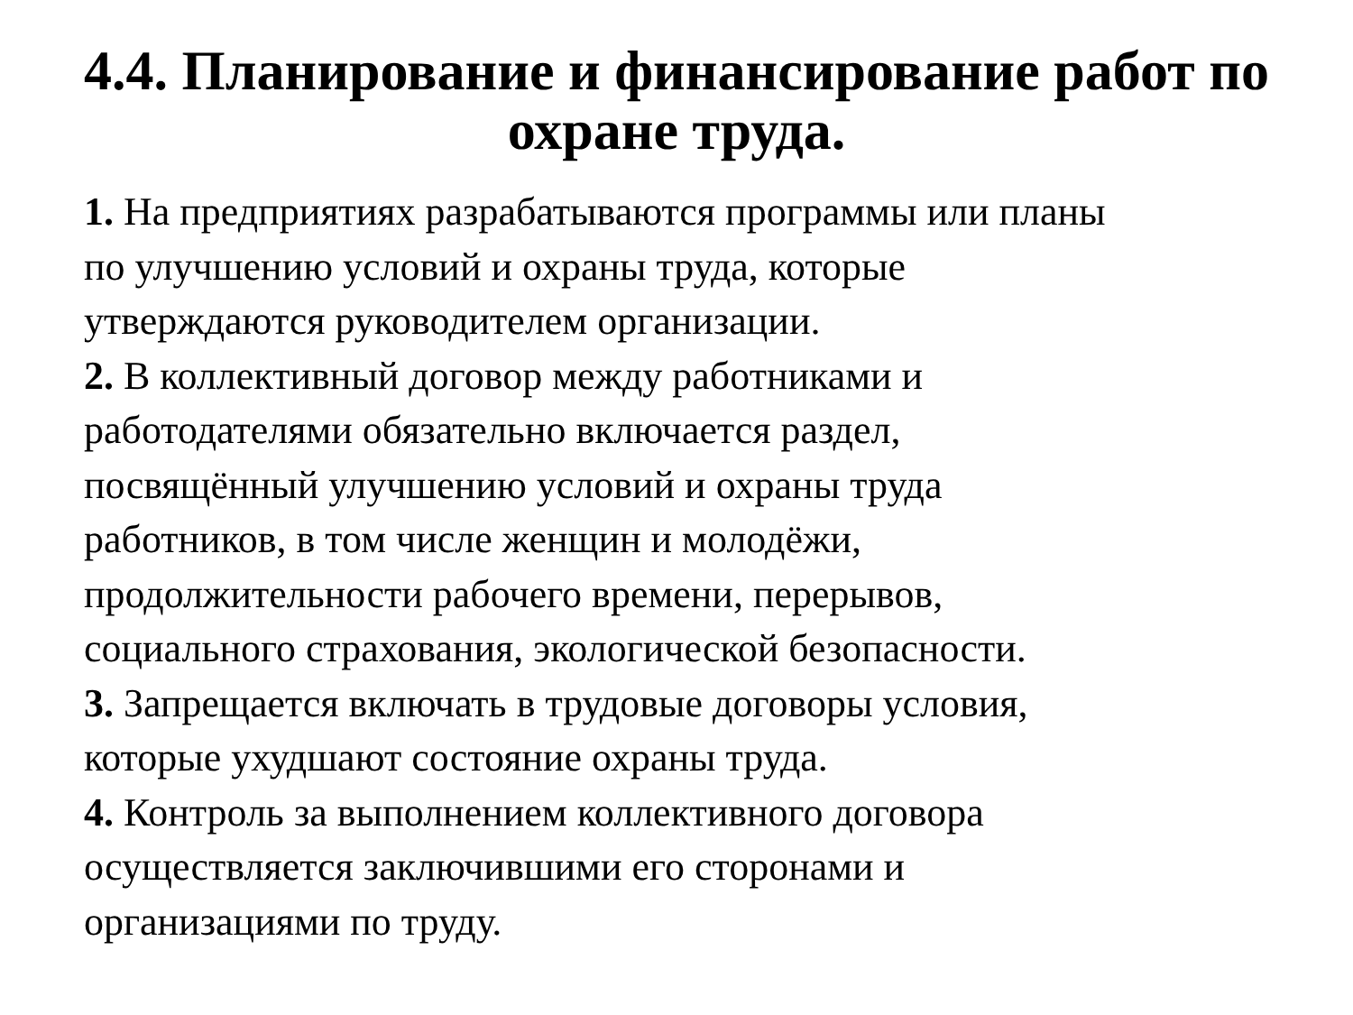4.4. Планирование и финансирование работ по
охране труда.
1. На предприятиях разрабатываются программы или планы
по улучшению условий и охраны труда, которые
утверждаются руководителем организации.
2. В коллективный договор между работниками и
работодателями обязательно включается раздел,
посвящённый улучшению условий и охраны труда
работников, в том числе женщин и молодёжи,
продолжительности рабочего времени, перерывов,
социального страхования, экологической безопасности.
3. Запрещается включать в трудовые договоры условия,
которые ухудшают состояние охраны труда.
4. Контроль за выполнением коллективного договора
осуществляется заключившими его сторонами и
организациями по труду.